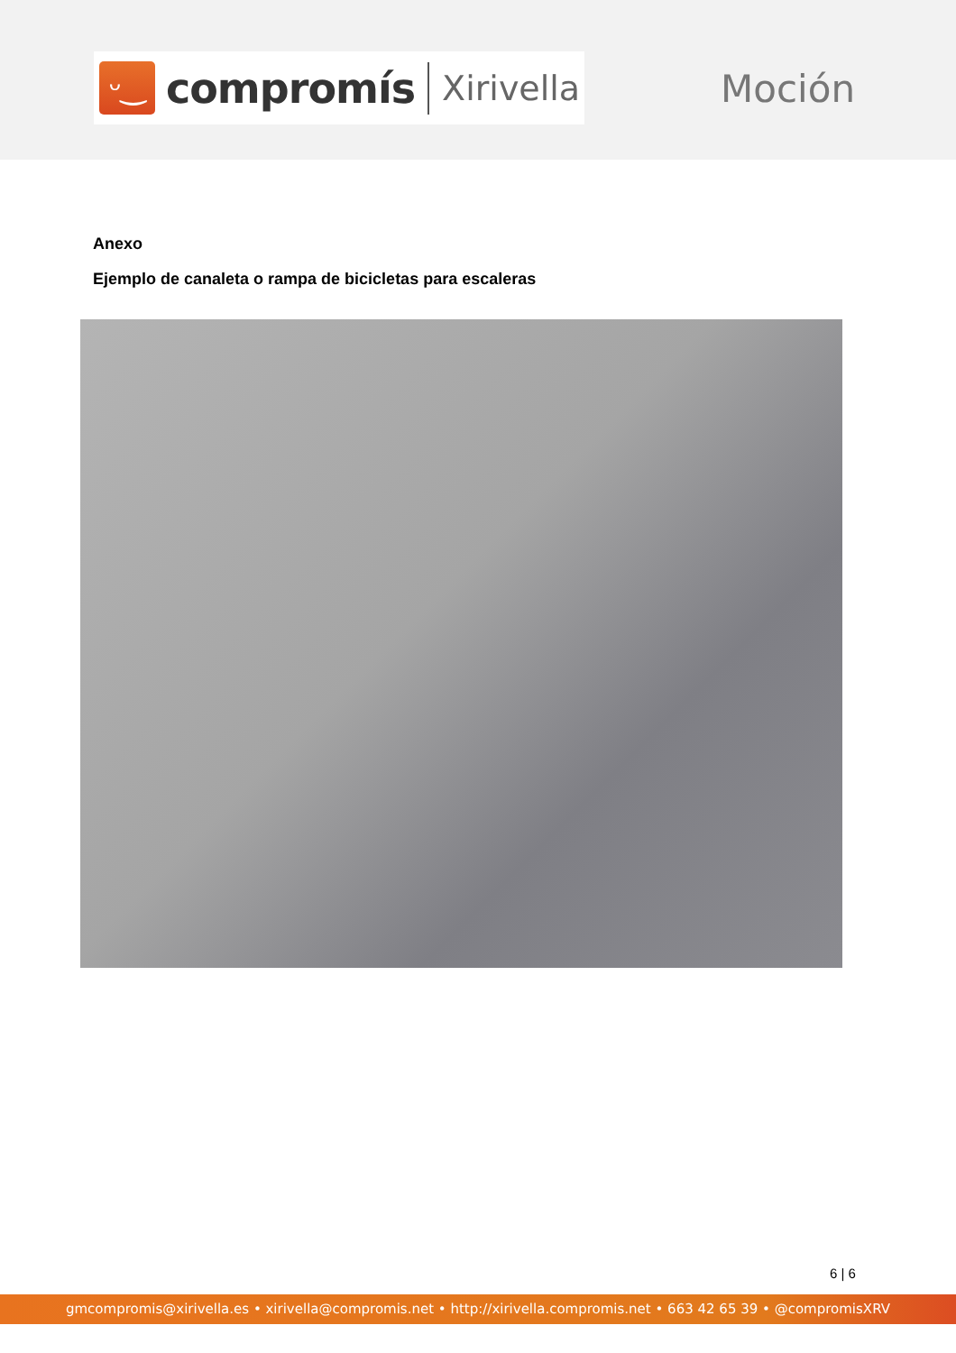ᵕ‿
compromís Xirivella
Moción
Anexo
Ejemplo de canaleta o rampa de bicicletas para escaleras
6 | 6
gmcompromis@xirivella.es • xirivella@compromis.net • http://xirivella.compromis.net • 663 42 65 39 • @compromisXRV